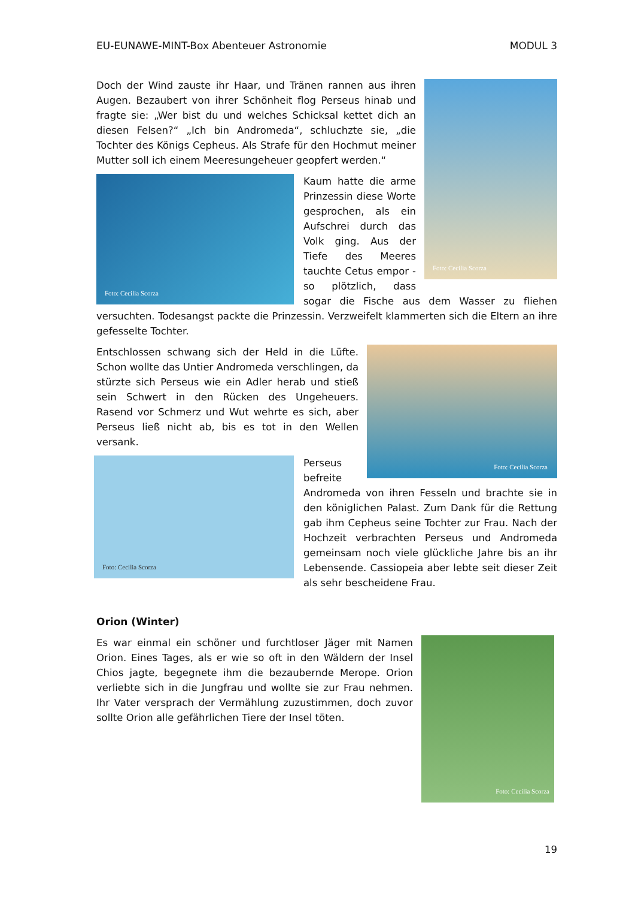EU-EUNAWE-MINT-Box Abenteuer Astronomie
MODUL 3
Foto: Cecilia Scorza
Doch der Wind zauste ihr Haar, und Tränen rannen aus ihren Augen. Bezaubert von ihrer Schönheit flog Perseus hinab und fragte sie: „Wer bist du und welches Schicksal kettet dich an diesen Felsen?“ „Ich bin Andromeda“, schluchzte sie, „die Tochter des Königs Cepheus. Als Strafe für den Hochmut meiner Mutter soll ich einem Meeresungeheuer geopfert werden.“
Foto: Cecilia Scorza
Kaum hatte die arme Prinzessin diese Worte gesprochen, als ein Aufschrei durch das Volk ging. Aus der Tiefe des Meeres tauchte Cetus empor - so plötzlich, dass sogar die Fische aus dem Wasser zu fliehen versuchten. Todesangst packte die Prinzessin. Verzweifelt klammerten sich die Eltern an ihre gefesselte Tochter.
Foto: Cecilia Scorza
Entschlossen schwang sich der Held in die Lüfte. Schon wollte das Untier Andromeda verschlingen, da stürzte sich Perseus wie ein Adler herab und stieß sein Schwert in den Rücken des Ungeheuers. Rasend vor Schmerz und Wut wehrte es sich, aber Perseus ließ nicht ab, bis es tot in den Wellen versank.
Foto: Cecilia Scorza
Perseus befreite Andromeda von ihren Fesseln und brachte sie in den königlichen Palast. Zum Dank für die Rettung gab ihm Cepheus seine Tochter zur Frau. Nach der Hochzeit verbrachten Perseus und Andromeda gemeinsam noch viele glückliche Jahre bis an ihr Lebensende. Cassiopeia aber lebte seit dieser Zeit als sehr bescheidene Frau.
Orion (Winter)
Foto: Cecilia Scorza
Es war einmal ein schöner und furchtloser Jäger mit Namen Orion. Eines Tages, als er wie so oft in den Wäldern der Insel Chios jagte, begegnete ihm die bezaubernde Merope. Orion verliebte sich in die Jungfrau und wollte sie zur Frau nehmen. Ihr Vater versprach der Vermählung zuzustimmen, doch zuvor sollte Orion alle gefährlichen Tiere der Insel töten.
19